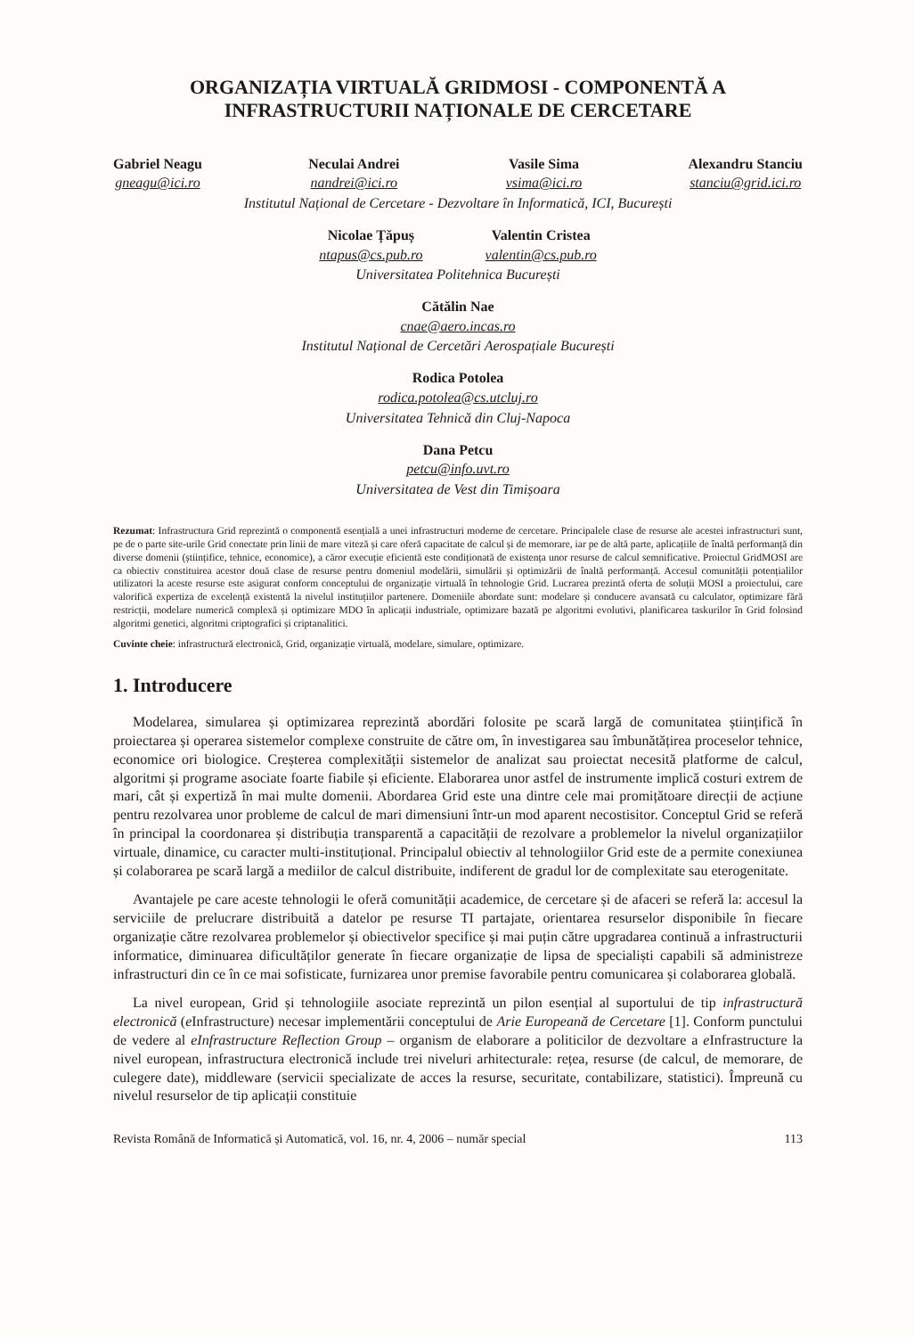ORGANIZAȚIA VIRTUALĂ GRIDMOSI - COMPONENTĂ A INFRASTRUCTURII NAȚIONALE DE CERCETARE
Gabriel Neagu
gneagu@ici.ro
Neculai Andrei
nandrei@ici.ro
Vasile Sima
vsima@ici.ro
Alexandru Stanciu
stanciu@grid.ici.ro
Institutul Național de Cercetare - Dezvoltare în Informatică, ICI, București
Nicolae Țăpuș
ntapus@cs.pub.ro
Valentin Cristea
valentin@cs.pub.ro
Universitatea Politehnica București
Cătălin Nae
cnae@aero.incas.ro
Institutul Național de Cercetări Aerospațiale București
Rodica Potolea
rodica.potolea@cs.utcluj.ro
Universitatea Tehnică din Cluj-Napoca
Dana Petcu
petcu@info.uvt.ro
Universitatea de Vest din Timișoara
Rezumat: Infrastructura Grid reprezintă o componentă esențială a unei infrastructuri moderne de cercetare. Principalele clase de resurse ale acestei infrastructuri sunt, pe de o parte site-urile Grid conectate prin linii de mare viteză și care oferă capacitate de calcul și de memorare, iar pe de altă parte, aplicațiile de înaltă performanță din diverse domenii (științifice, tehnice, economice), a căror execuție eficientă este condiționată de existența unor resurse de calcul semnificative. Proiectul GridMOSI are ca obiectiv constituirea acestor două clase de resurse pentru domeniul modelării, simulării și optimizării de înaltă performanță. Accesul comunității potențialilor utilizatori la aceste resurse este asigurat conform conceptului de organizație virtuală în tehnologie Grid. Lucrarea prezintă oferta de soluții MOSI a proiectului, care valorifică expertiza de excelență existentă la nivelul instituțiilor partenere. Domeniile abordate sunt: modelare și conducere avansată cu calculator, optimizare fără restricții, modelare numerică complexă și optimizare MDO în aplicații industriale, optimizare bazată pe algoritmi evolutivi, planificarea taskurilor în Grid folosind algoritmi genetici, algoritmi criptografici și criptanalitici.
Cuvinte cheie: infrastructură electronică, Grid, organizație virtuală, modelare, simulare, optimizare.
1. Introducere
Modelarea, simularea și optimizarea reprezintă abordări folosite pe scară largă de comunitatea științifică în proiectarea și operarea sistemelor complexe construite de către om, în investigarea sau îmbunătățirea proceselor tehnice, economice ori biologice. Creșterea complexității sistemelor de analizat sau proiectat necesită platforme de calcul, algoritmi și programe asociate foarte fiabile și eficiente. Elaborarea unor astfel de instrumente implică costuri extrem de mari, cât și expertiză în mai multe domenii. Abordarea Grid este una dintre cele mai promițătoare direcții de acțiune pentru rezolvarea unor probleme de calcul de mari dimensiuni într-un mod aparent necostisitor. Conceptul Grid se referă în principal la coordonarea și distribuția transparentă a capacității de rezolvare a problemelor la nivelul organizațiilor virtuale, dinamice, cu caracter multi-instituțional. Principalul obiectiv al tehnologiilor Grid este de a permite conexiunea și colaborarea pe scară largă a mediilor de calcul distribuite, indiferent de gradul lor de complexitate sau eterogenitate.
Avantajele pe care aceste tehnologii le oferă comunității academice, de cercetare și de afaceri se referă la: accesul la serviciile de prelucrare distribuită a datelor pe resurse TI partajate, orientarea resurselor disponibile în fiecare organizație către rezolvarea problemelor și obiectivelor specifice și mai puțin către upgradarea continuă a infrastructurii informatice, diminuarea dificultăților generate în fiecare organizație de lipsa de specialiști capabili să administreze infrastructuri din ce în ce mai sofisticate, furnizarea unor premise favorabile pentru comunicarea și colaborarea globală.
La nivel european, Grid și tehnologiile asociate reprezintă un pilon esențial al suportului de tip infrastructură electronică (e Infrastructure) necesar implementării conceptului de Arie Europeană de Cercetare [1]. Conform punctului de vedere al eInfrastructure Reflection Group – organism de elaborare a politicilor de dezvoltare a e Infrastructure la nivel european, infrastructura electronică include trei niveluri arhitecturale: rețea, resurse (de calcul, de memorare, de culegere date), middleware (servicii specializate de acces la resurse, securitate, contabilizare, statistici). Împreună cu nivelul resurselor de tip aplicații constituie
Revista Română de Informatică și Automatică, vol. 16, nr. 4, 2006 – număr special 113